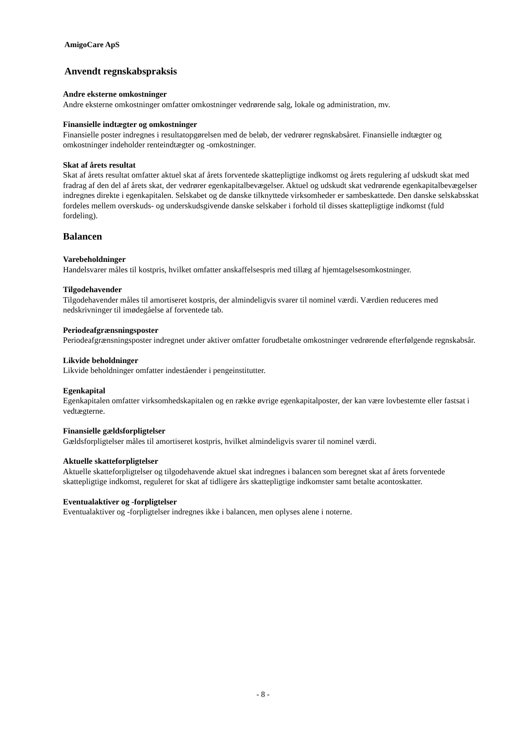AmigoCare ApS
Anvendt regnskabspraksis
Andre eksterne omkostninger
Andre eksterne omkostninger omfatter omkostninger vedrørende salg, lokale og administration, mv.
Finansielle indtægter og omkostninger
Finansielle poster indregnes i resultatopgørelsen med de beløb, der vedrører regnskabsåret. Finansielle indtægter og omkostninger indeholder renteindtægter og -omkostninger.
Skat af årets resultat
Skat af årets resultat omfatter aktuel skat af årets forventede skattepligtige indkomst og årets regulering af udskudt skat med fradrag af den del af årets skat, der vedrører egenkapitalbevægelser. Aktuel og udskudt skat vedrørende egenkapitalbevægelser indregnes direkte i egenkapitalen. Selskabet og de danske tilknyttede virksomheder er sambeskattede. Den danske selskabsskat fordeles mellem overskuds- og underskudsgivende danske selskaber i forhold til disses skattepligtige indkomst (fuld fordeling).
Balancen
Varebeholdninger
Handelsvarer måles til kostpris, hvilket omfatter anskaffelsespris med tillæg af hjemtagelsesomkostninger.
Tilgodehavender
Tilgodehavender måles til amortiseret kostpris, der almindeligvis svarer til nominel værdi. Værdien reduceres med nedskrivninger til imødegåelse af forventede tab.
Periodeafgrænsningsposter
Periodeafgrænsningsposter indregnet under aktiver omfatter forudbetalte omkostninger vedrørende efterfølgende regnskabsår.
Likvide beholdninger
Likvide beholdninger omfatter indeståender i pengeinstitutter.
Egenkapital
Egenkapitalen omfatter virksomhedskapitalen og en række øvrige egenkapitalposter, der kan være lovbestemte eller fastsat i vedtægterne.
Finansielle gældsforpligtelser
Gældsforpligtelser måles til amortiseret kostpris, hvilket almindeligvis svarer til nominel værdi.
Aktuelle skatteforpligtelser
Aktuelle skatteforpligtelser og tilgodehavende aktuel skat indregnes i balancen som beregnet skat af årets forventede skattepligtige indkomst, reguleret for skat af tidligere års skattepligtige indkomster samt betalte acontoskatter.
Eventualaktiver og -forpligtelser
Eventualaktiver og -forpligtelser indregnes ikke i balancen, men oplyses alene i noterne.
- 8 -